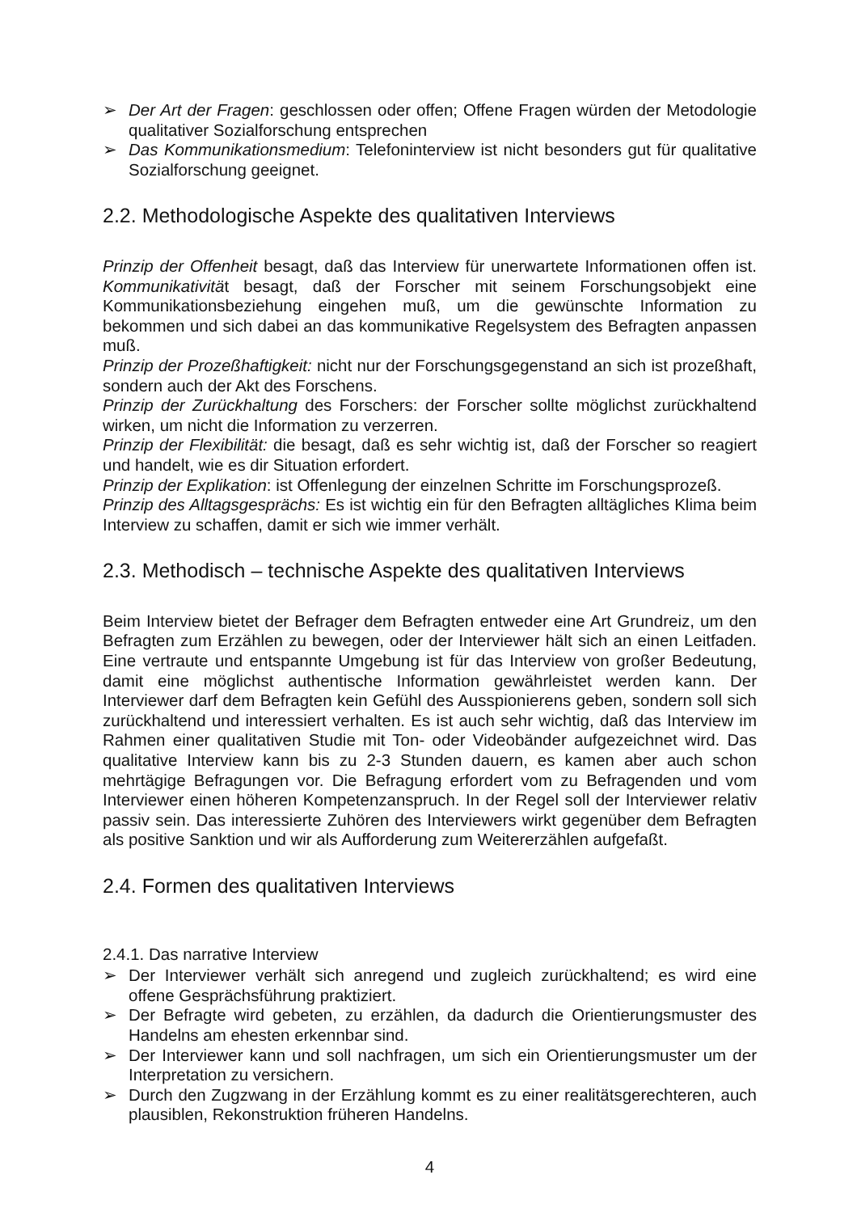➢ Der Art der Fragen: geschlossen oder offen; Offene Fragen würden der Metodologie qualitativer Sozialforschung entsprechen
➢ Das Kommunikationsmedium: Telefoninterview ist nicht besonders gut für qualitative Sozialforschung geeignet.
2.2. Methodologische Aspekte des qualitativen Interviews
Prinzip der Offenheit besagt, daß das Interview für unerwartete Informationen offen ist. Kommunikativität besagt, daß der Forscher mit seinem Forschungsobjekt eine Kommunikationsbeziehung eingehen muß, um die gewünschte Information zu bekommen und sich dabei an das kommunikative Regelsystem des Befragten anpassen muß.
Prinzip der Prozeßhaftigkeit: nicht nur der Forschungsgegenstand an sich ist prozeßhaft, sondern auch der Akt des Forschens.
Prinzip der Zurückhaltung des Forschers: der Forscher sollte möglichst zurückhaltend wirken, um nicht die Information zu verzerren.
Prinzip der Flexibilität: die besagt, daß es sehr wichtig ist, daß der Forscher so reagiert und handelt, wie es dir Situation erfordert.
Prinzip der Explikation: ist Offenlegung der einzelnen Schritte im Forschungsprozeß.
Prinzip des Alltagsgesprächs: Es ist wichtig ein für den Befragten alltägliches Klima beim Interview zu schaffen, damit er sich wie immer verhält.
2.3. Methodisch – technische Aspekte des qualitativen Interviews
Beim Interview bietet der Befrager dem Befragten entweder eine Art Grundreiz, um den Befragten zum Erzählen zu bewegen, oder der Interviewer hält sich an einen Leitfaden. Eine vertraute und entspannte Umgebung ist für das Interview von großer Bedeutung, damit eine möglichst authentische Information gewährleistet werden kann. Der Interviewer darf dem Befragten kein Gefühl des Ausspionierens geben, sondern soll sich zurückhaltend und interessiert verhalten. Es ist auch sehr wichtig, daß das Interview im Rahmen einer qualitativen Studie mit Ton- oder Videobänder aufgezeichnet wird. Das qualitative Interview kann bis zu 2-3 Stunden dauern, es kamen aber auch schon mehrtägige Befragungen vor. Die Befragung erfordert vom zu Befragenden und vom Interviewer einen höheren Kompetenzanspruch. In der Regel soll der Interviewer relativ passiv sein. Das interessierte Zuhören des Interviewers wirkt gegenüber dem Befragten als positive Sanktion und wir als Aufforderung zum Weitererzählen aufgefaßt.
2.4. Formen des qualitativen Interviews
2.4.1. Das narrative Interview
➢ Der Interviewer verhält sich anregend und zugleich zurückhaltend; es wird eine offene Gesprächsführung praktiziert.
➢ Der Befragte wird gebeten, zu erzählen, da dadurch die Orientierungsmuster des Handelns am ehesten erkennbar sind.
➢ Der Interviewer kann und soll nachfragen, um sich ein Orientierungsmuster um der Interpretation zu versichern.
➢ Durch den Zugzwang in der Erzählung kommt es zu einer realitätsgerechteren, auch plausiblen, Rekonstruktion früheren Handelns.
4